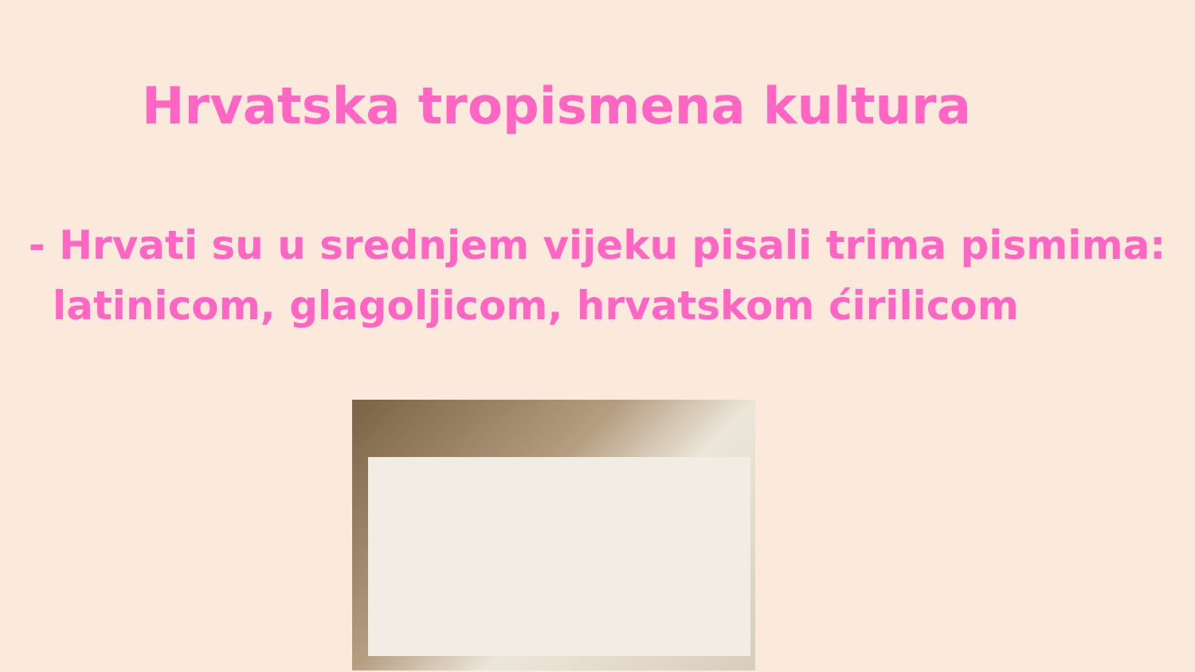Hrvatska tropismena kultura
- Hrvati su u srednjem vijeku pisali trima pismima:
latinicom, glagoljicom, hrvatskom ćirilicom